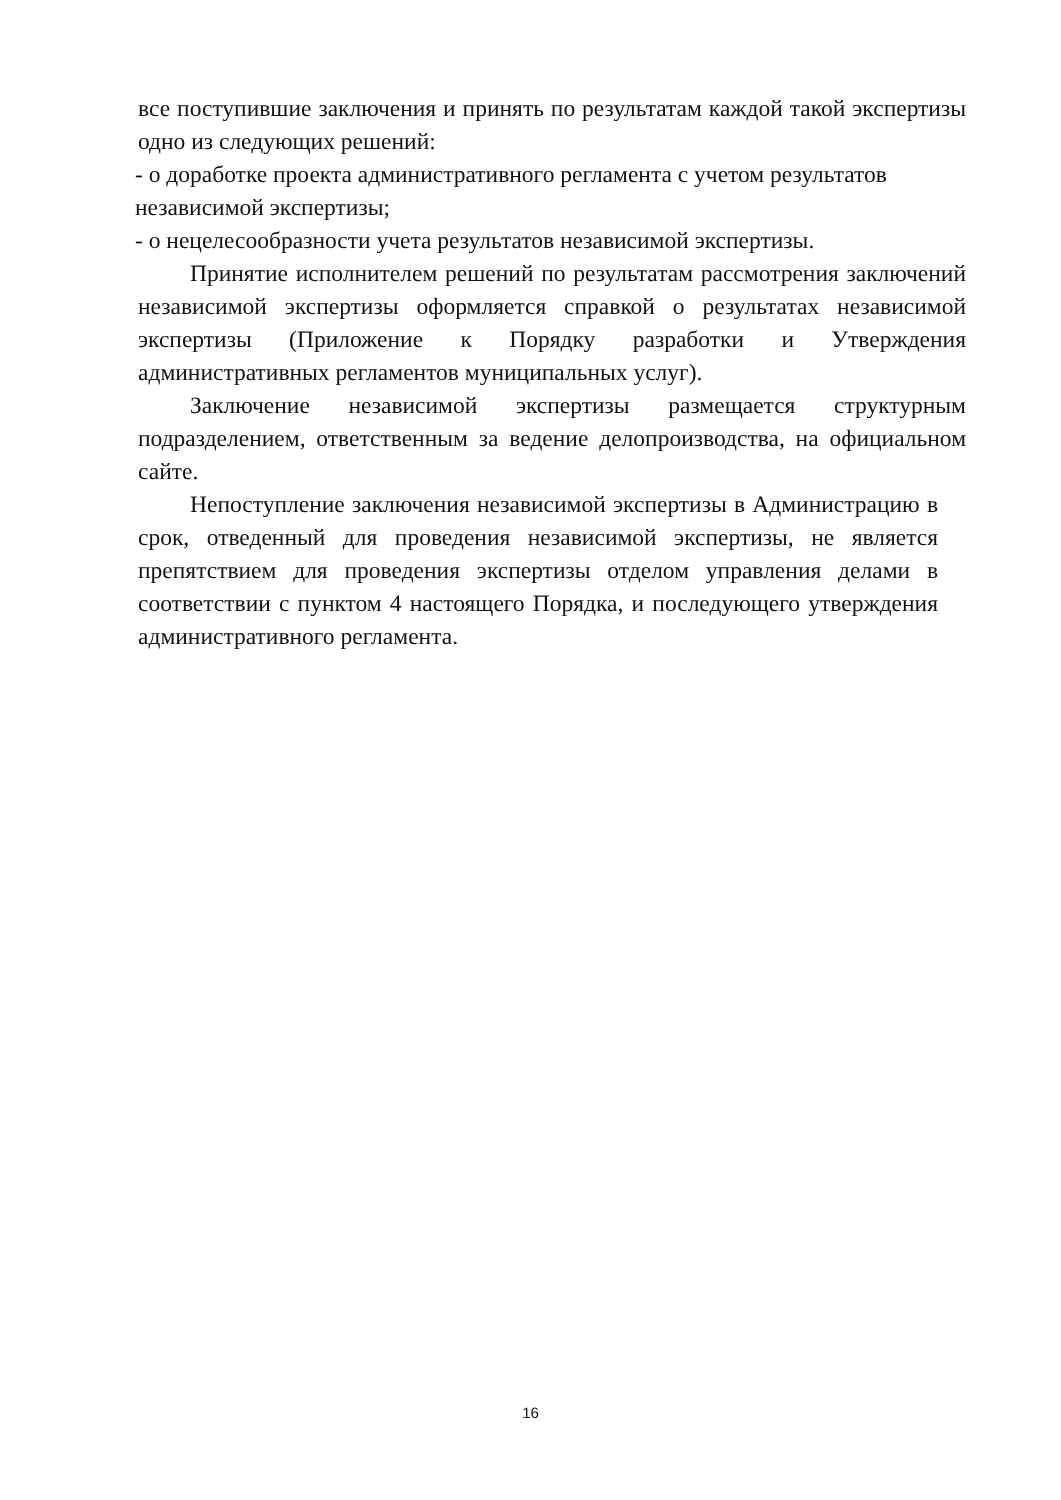все поступившие заключения и принять по результатам каждой такой экспертизы одно из следующих решений:
- о доработке проекта административного регламента с учетом результатов независимой экспертизы;
- о нецелесообразности учета результатов независимой экспертизы.
Принятие исполнителем решений по результатам рассмотрения заключений независимой экспертизы оформляется справкой о результатах независимой экспертизы (Приложение к Порядку разработки и Утверждения административных регламентов муниципальных услуг).
Заключение независимой экспертизы размещается структурным подразделением, ответственным за ведение делопроизводства, на официальном сайте.
Непоступление заключения независимой экспертизы в Администрацию в срок, отведенный для проведения независимой экспертизы, не является препятствием для проведения экспертизы отделом управления делами в соответствии с пунктом 4 настоящего Порядка, и последующего утверждения административного регламента.
16